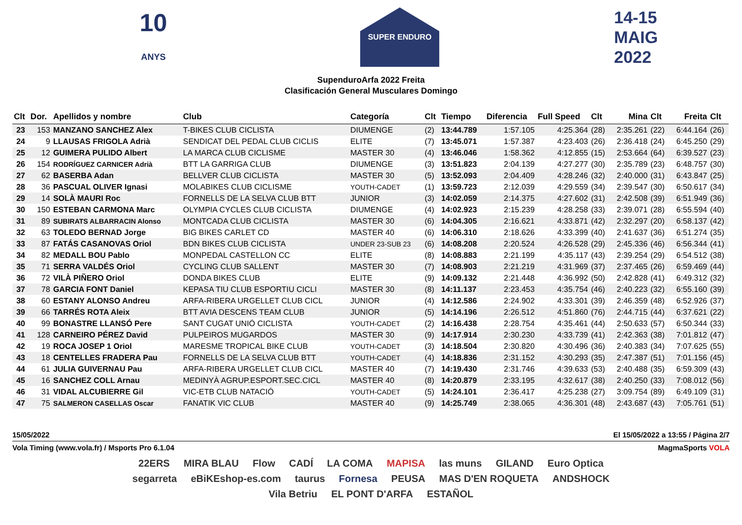10
ANYS
SUPER ENDURO
14-15
MAIG
2022
SupenduroArfa 2022 Freita
Clasificación General Musculares Domingo
| Clt | Dor. | Apellidos y nombre | Club | Categoría | Clt | Tiempo | Diferencia | Full Speed | Clt | Mina | Clt | Freita | Clt |
| --- | --- | --- | --- | --- | --- | --- | --- | --- | --- | --- | --- | --- | --- |
| 23 | 153 | MANZANO SANCHEZ Alex | T-BIKES CLUB CICLISTA | DIUMENGE | (2) | 13:44.789 | 1:57.105 | 4:25.364 | (28) | 2:35.261 | (22) | 6:44.164 | (26) |
| 24 | 9 | LLAUSAS FRIGOLA Adrià | SENDICAT DEL PEDAL CLUB CICLIS | ELITE | (7) | 13:45.071 | 1:57.387 | 4:23.403 | (26) | 2:36.418 | (24) | 6:45.250 | (29) |
| 25 | 12 | GUIMERA PULIDO Albert | LA MARCA CLUB CICLISME | MASTER 30 | (4) | 13:46.046 | 1:58.362 | 4:12.855 | (15) | 2:53.664 | (64) | 6:39.527 | (23) |
| 26 | 154 | RODRÍGUEZ CARNICER Adrià | BTT LA GARRIGA CLUB | DIUMENGE | (3) | 13:51.823 | 2:04.139 | 4:27.277 | (30) | 2:35.789 | (23) | 6:48.757 | (30) |
| 27 | 62 | BASERBA Adan | BELLVER CLUB CICLISTA | MASTER 30 | (5) | 13:52.093 | 2:04.409 | 4:28.246 | (32) | 2:40.000 | (31) | 6:43.847 | (25) |
| 28 | 36 | PASCUAL OLIVER Ignasi | MOLABIKES CLUB CICLISME | YOUTH-CADET | (1) | 13:59.723 | 2:12.039 | 4:29.559 | (34) | 2:39.547 | (30) | 6:50.617 | (34) |
| 29 | 14 | SOLÀ MAURI Roc | FORNELLS DE LA SELVA CLUB BTT | JUNIOR | (3) | 14:02.059 | 2:14.375 | 4:27.602 | (31) | 2:42.508 | (39) | 6:51.949 | (36) |
| 30 | 150 | ESTEBAN CARMONA Marc | OLYMPIA CYCLES CLUB CICLISTA | DIUMENGE | (4) | 14:02.923 | 2:15.239 | 4:28.258 | (33) | 2:39.071 | (28) | 6:55.594 | (40) |
| 31 | 89 | SUBIRATS ALBARRACIN Alonso | MONTCADA CLUB CICLISTA | MASTER 30 | (6) | 14:04.305 | 2:16.621 | 4:33.871 | (42) | 2:32.297 | (20) | 6:58.137 | (42) |
| 32 | 63 | TOLEDO BERNAD Jorge | BIG BIKES CARLET CD | MASTER 40 | (6) | 14:06.310 | 2:18.626 | 4:33.399 | (40) | 2:41.637 | (36) | 6:51.274 | (35) |
| 33 | 87 | FATÁS CASANOVAS Oriol | BDN BIKES CLUB CICLISTA | UNDER 23-SUB 23 | (6) | 14:08.208 | 2:20.524 | 4:26.528 | (29) | 2:45.336 | (46) | 6:56.344 | (41) |
| 34 | 82 | MEDALL BOU Pablo | MONPEDAL CASTELLON CC | ELITE | (8) | 14:08.883 | 2:21.199 | 4:35.117 | (43) | 2:39.254 | (29) | 6:54.512 | (38) |
| 35 | 71 | SERRA VALDÉS Oriol | CYCLING CLUB SALLENT | MASTER 30 | (7) | 14:08.903 | 2:21.219 | 4:31.969 | (37) | 2:37.465 | (26) | 6:59.469 | (44) |
| 36 | 72 | VILÀ PIÑERO Oriol | DONDA BIKES CLUB | ELITE | (9) | 14:09.132 | 2:21.448 | 4:36.992 | (50) | 2:42.828 | (41) | 6:49.312 | (32) |
| 37 | 78 | GARCIA FONT Daniel | KEPASA TIU CLUB ESPORTIU CICLI | MASTER 30 | (8) | 14:11.137 | 2:23.453 | 4:35.754 | (46) | 2:40.223 | (32) | 6:55.160 | (39) |
| 38 | 60 | ESTANY ALONSO Andreu | ARFA-RIBERA URGELLET CLUB CICL | JUNIOR | (4) | 14:12.586 | 2:24.902 | 4:33.301 | (39) | 2:46.359 | (48) | 6:52.926 | (37) |
| 39 | 66 | TARRÉS ROTA Aleix | BTT AVIA DESCENS TEAM CLUB | JUNIOR | (5) | 14:14.196 | 2:26.512 | 4:51.860 | (76) | 2:44.715 | (44) | 6:37.621 | (22) |
| 40 | 99 | BONASTRE LLANSÓ Pere | SANT CUGAT UNIÓ CICLISTA | YOUTH-CADET | (2) | 14:16.438 | 2:28.754 | 4:35.461 | (44) | 2:50.633 | (57) | 6:50.344 | (33) |
| 41 | 128 | CARNEIRO PÉREZ David | PULPEIROS MUGARDOS | MASTER 30 | (9) | 14:17.914 | 2:30.230 | 4:33.739 | (41) | 2:42.363 | (38) | 7:01.812 | (47) |
| 42 | 19 | ROCA JOSEP 1 Oriol | MARESME TROPICAL BIKE CLUB | YOUTH-CADET | (3) | 14:18.504 | 2:30.820 | 4:30.496 | (36) | 2:40.383 | (34) | 7:07.625 | (55) |
| 43 | 18 | CENTELLES FRADERA Pau | FORNELLS DE LA SELVA CLUB BTT | YOUTH-CADET | (4) | 14:18.836 | 2:31.152 | 4:30.293 | (35) | 2:47.387 | (51) | 7:01.156 | (45) |
| 44 | 61 | JULIA GUIVERNAU Pau | ARFA-RIBERA URGELLET CLUB CICL | MASTER 40 | (7) | 14:19.430 | 2:31.746 | 4:39.633 | (53) | 2:40.488 | (35) | 6:59.309 | (43) |
| 45 | 16 | SANCHEZ COLL Arnau | MEDINYÀ AGRUP.ESPORT.SEC.CICL | MASTER 40 | (8) | 14:20.879 | 2:33.195 | 4:32.617 | (38) | 2:40.250 | (33) | 7:08.012 | (56) |
| 46 | 31 | VIDAL ALCUBIERRE Gil | VIC-ETB CLUB NATACIÓ | YOUTH-CADET | (5) | 14:24.101 | 2:36.417 | 4:25.238 | (27) | 3:09.754 | (89) | 6:49.109 | (31) |
| 47 | 75 | SALMERON CASELLAS Oscar | FANATIK VIC CLUB | MASTER 40 | (9) | 14:25.749 | 2:38.065 | 4:36.301 | (48) | 2:43.687 | (43) | 7:05.761 | (51) |
15/05/2022 El 15/05/2022 a 13:55 / Página 2/7
Vola Timing (www.vola.fr) / Msports Pro 6.1.04 MagmaSports VOLA
22ERS MIRA BLAU Flow CADÍ LA COMA MAPISA las muns GILAND Euro Optica segarreta eBiKEshop-es.com taurus Fornesa PEUSA MAS D'EN ROQUETA ANDSHOCK Vila Betriu EL PONT D'ARFA ESTAÑOL